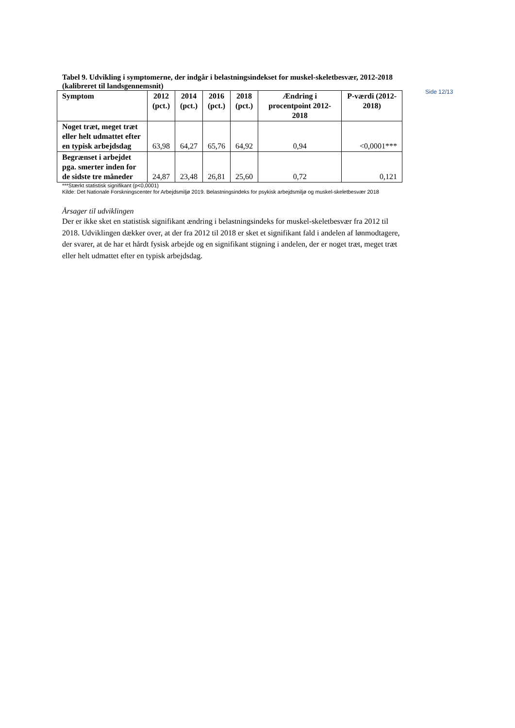Side 12/13
Tabel 9. Udvikling i symptomerne, der indgår i belastningsindekset for muskel-skeletbesvær, 2012-2018 (kalibreret til landsgennemsnit)
| Symptom | 2012 (pct.) | 2014 (pct.) | 2016 (pct.) | 2018 (pct.) | Ændring i procentpoint 2012-2018 | P-værdi (2012-2018) |
| --- | --- | --- | --- | --- | --- | --- |
| Noget træt, meget træt eller helt udmattet efter en typisk arbejdsdag | 63,98 | 64,27 | 65,76 | 64,92 | 0,94 | <0,0001*** |
| Begrænset i arbejdet pga. smerter inden for de sidste tre måneder | 24,87 | 23,48 | 26,81 | 25,60 | 0,72 | 0,121 |
***Stærkt statistisk signifikant (p<0,0001)
Kilde: Det Nationale Forskningscenter for Arbejdsmiljø 2019. Belastningsindeks for psykisk arbejdsmiljø og muskel-skeletbesvær 2018
Årsager til udviklingen
Der er ikke sket en statistisk signifikant ændring i belastningsindeks for muskel-skeletbesvær fra 2012 til 2018. Udviklingen dækker over, at der fra 2012 til 2018 er sket et signifikant fald i andelen af lønmodtagere, der svarer, at de har et hårdt fysisk arbejde og en signifikant stigning i andelen, der er noget træt, meget træt eller helt udmattet efter en typisk arbejdsdag.